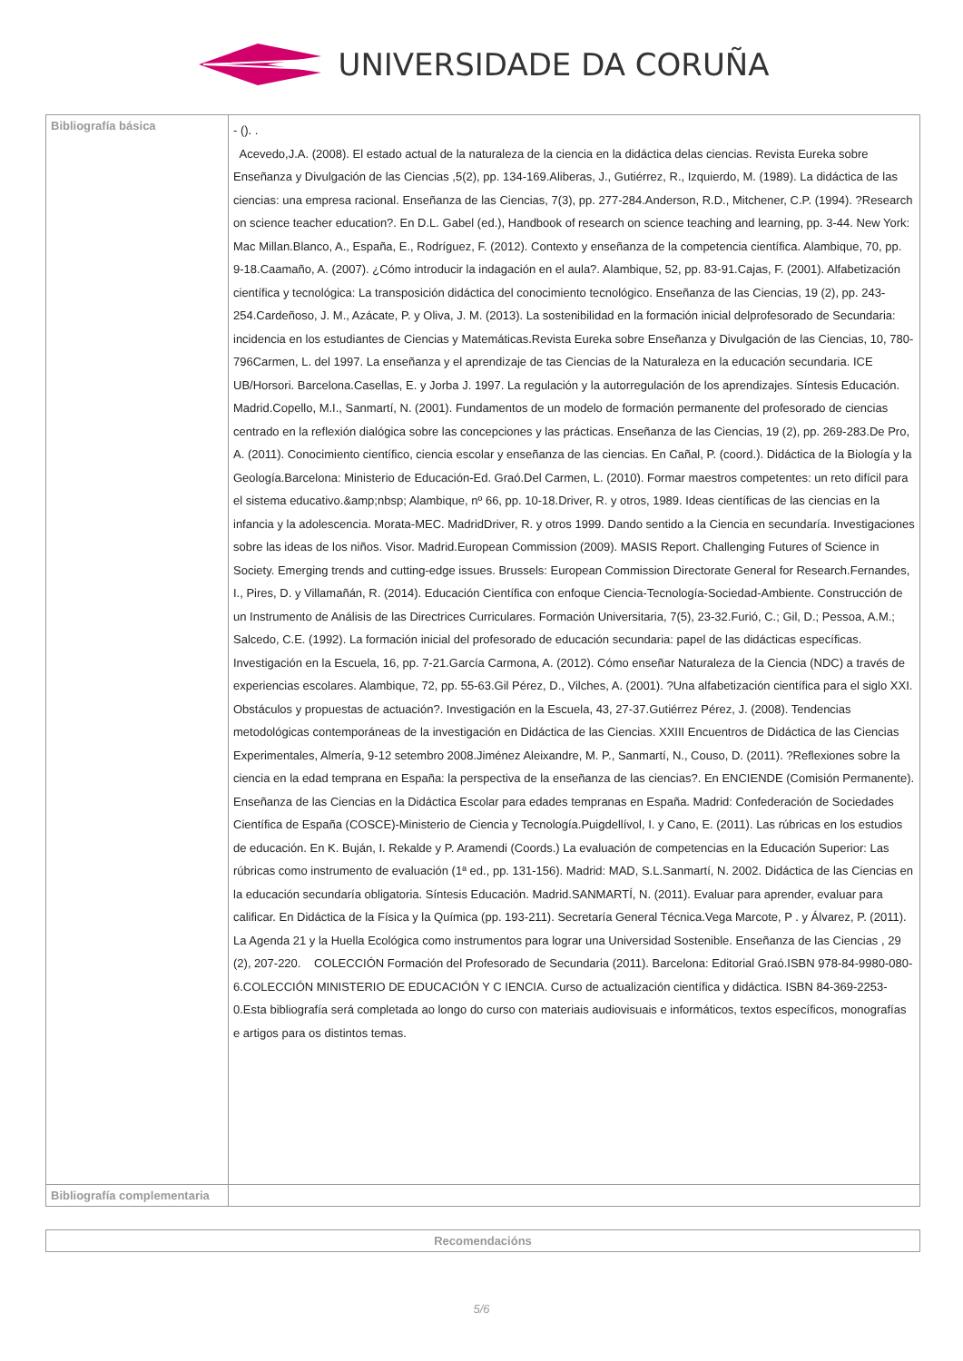UNIVERSIDADE DA CORUÑA
| Bibliografía básica | - (). . Acevedo,J.A. (2008). El estado actual de la naturaleza de la ciencia en la didáctica delas ciencias. Revista Eureka sobre Enseñanza y Divulgación de las Ciencias ,5(2), pp. 134-169.Aliberas, J., Gutiérrez, R., Izquierdo, M. (1989). La didáctica de las ciencias: una empresa racional. Enseñanza de las Ciencias, 7(3), pp. 277-284.Anderson, R.D., Mitchener, C.P. (1994). ?Research on science teacher education?. En D.L. Gabel (ed.), Handbook of research on science teaching and learning, pp. 3-44. New York: Mac Millan.Blanco, A., España, E., Rodríguez, F. (2012). Contexto y enseñanza de la competencia científica. Alambique, 70, pp. 9-18.Caamaño, A. (2007). ¿Cómo introducir la indagación en el aula?. Alambique, 52, pp. 83-91.Cajas, F. (2001). Alfabetización científica y tecnológica: La transposición didáctica del conocimiento tecnológico. Enseñanza de las Ciencias, 19 (2), pp. 243-254.Cardeñoso, J. M., Azácate, P. y Oliva, J. M. (2013). La sostenibilidad en la formación inicial delprofesorado de Secundaria: incidencia en los estudiantes de Ciencias y Matemáticas.Revista Eureka sobre Enseñanza y Divulgación de las Ciencias, 10, 780-796Carmen, L. del 1997. La enseñanza y el aprendizaje de tas Ciencias de la Naturaleza en la educación secundaria. ICE UB/Horsori. Barcelona.Casellas, E. y Jorba J. 1997. La regulación y la autorregulación de los aprendizajes. Síntesis Educación. Madrid.Copello, M.I., Sanmartí, N. (2001). Fundamentos de un modelo de formación permanente del profesorado de ciencias centrado en la reflexión dialógica sobre las concepciones y las prácticas. Enseñanza de las Ciencias, 19 (2), pp. 269-283.De Pro, A. (2011). Conocimiento científico, ciencia escolar y enseñanza de las ciencias. En Cañal, P. (coord.). Didáctica de la Biología y la Geología.Barcelona: Ministerio de Educación-Ed. Graó.Del Carmen, L. (2010). Formar maestros competentes: un reto difícil para el sistema educativo.&amp;nbsp; Alambique, nº 66, pp. 10-18.Driver, R. y otros, 1989. Ideas científicas de las ciencias en la infancia y la adolescencia. Morata-MEC. MadridDriver, R. y otros 1999. Dando sentido a la Ciencia en secundaría. Investigaciones sobre las ideas de los niños. Visor. Madrid.European Commission (2009). MASIS Report. Challenging Futures of Science in Society. Emerging trends and cutting-edge issues. Brussels: European Commission Directorate General for Research.Fernandes, I., Pires, D. y Villamañán, R. (2014). Educación Científica con enfoque Ciencia-Tecnología-Sociedad-Ambiente. Construcción de un Instrumento de Análisis de las Directrices Curriculares. Formación Universitaria, 7(5), 23-32.Furió, C.; Gil, D.; Pessoa, A.M.; Salcedo, C.E. (1992). La formación inicial del profesorado de educación secundaria: papel de las didácticas específicas. Investigación en la Escuela, 16, pp. 7-21.García Carmona, A. (2012). Cómo enseñar Naturaleza de la Ciencia (NDC) a través de experiencias escolares. Alambique, 72, pp. 55-63.Gil Pérez, D., Vilches, A. (2001). ?Una alfabetización científica para el siglo XXI. Obstáculos y propuestas de actuación?. Investigación en la Escuela, 43, 27-37.Gutiérrez Pérez, J. (2008). Tendencias metodológicas contemporáneas de la investigación en Didáctica de las Ciencias. XXIII Encuentros de Didáctica de las Ciencias Experimentales, Almería, 9-12 setembro 2008.Jiménez Aleixandre, M. P., Sanmartí, N., Couso, D. (2011). ?Reflexiones sobre la ciencia en la edad temprana en España: la perspectiva de la enseñanza de las ciencias?. En ENCIENDE (Comisión Permanente). Enseñanza de las Ciencias en la Didáctica Escolar para edades tempranas en España. Madrid: Confederación de Sociedades Científica de España (COSCE)-Ministerio de Ciencia y Tecnología.Puigdellívol, I. y Cano, E. (2011). Las rúbricas en los estudios de educación. En K. Buján, I. Rekalde y P. Aramendi (Coords.) La evaluación de competencias en la Educación Superior: Las rúbricas como instrumento de evaluación (1ª ed., pp. 131-156). Madrid: MAD, S.L.Sanmartí, N. 2002. Didáctica de las Ciencias en la educación secundaría obligatoria. Síntesis Educación. Madrid.SANMARTÍ, N. (2011). Evaluar para aprender, evaluar para calificar. En Didáctica de la Física y la Química (pp. 193-211). Secretaría General Técnica.Vega Marcote, P . y Álvarez, P. (2011). La Agenda 21 y la Huella Ecológica como instrumentos para lograr una Universidad Sostenible. Enseñanza de las Ciencias , 29 (2), 207-220. COLECCIÓN Formación del Profesorado de Secundaria (2011). Barcelona: Editorial Graó.ISBN 978-84-9980-080-6.COLECCIÓN MINISTERIO DE EDUCACIÓN Y C IENCIA. Curso de actualización científica y didáctica. ISBN 84-369-2253-0.Esta bibliografía será completada ao longo do curso con materiais audiovisuais e informáticos, textos específicos, monografías e artigos para os distintos temas. |
| Bibliografía complementaria | |
| Recomendacións |
5/6